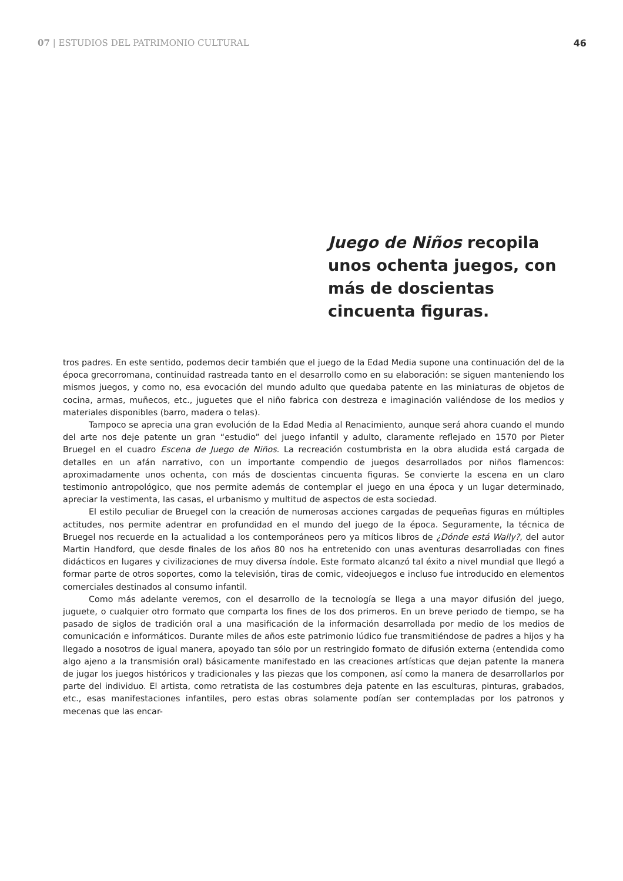07 | ESTUDIOS DEL PATRIMONIO CULTURAL 46
Juego de Niños recopila unos ochenta juegos, con más de doscientas cincuenta figuras.
tros padres. En este sentido, podemos decir también que el juego de la Edad Media supone una continuación del de la época grecorromana, continuidad rastreada tanto en el desarrollo como en su elaboración: se siguen manteniendo los mismos juegos, y como no, esa evocación del mundo adulto que quedaba patente en las miniaturas de objetos de cocina, armas, muñecos, etc., juguetes que el niño fabrica con destreza e imaginación valiéndose de los medios y materiales disponibles (barro, madera o telas).
Tampoco se aprecia una gran evolución de la Edad Media al Renacimiento, aunque será ahora cuando el mundo del arte nos deje patente un gran “estudio” del juego infantil y adulto, claramente reflejado en 1570 por Pieter Bruegel en el cuadro Escena de Juego de Niños. La recreación costumbrista en la obra aludida está cargada de detalles en un afán narrativo, con un importante compendio de juegos desarrollados por niños flamencos: aproximadamente unos ochenta, con más de doscientas cincuenta figuras. Se convierte la escena en un claro testimonio antropológico, que nos permite además de contemplar el juego en una época y un lugar determinado, apreciar la vestimenta, las casas, el urbanismo y multitud de aspectos de esta sociedad.
El estilo peculiar de Bruegel con la creación de numerosas acciones cargadas de pequeñas figuras en múltiples actitudes, nos permite adentrar en profundidad en el mundo del juego de la época. Seguramente, la técnica de Bruegel nos recuerde en la actualidad a los contemporáneos pero ya míticos libros de ¿Dónde está Wally?, del autor Martin Handford, que desde finales de los años 80 nos ha entretenido con unas aventuras desarrolladas con fines didácticos en lugares y civilizaciones de muy diversa índole. Este formato alcanzó tal éxito a nivel mundial que llegó a formar parte de otros soportes, como la televisión, tiras de comic, videojuegos e incluso fue introducido en elementos comerciales destinados al consumo infantil.
Como más adelante veremos, con el desarrollo de la tecnología se llega a una mayor difusión del juego, juguete, o cualquier otro formato que comparta los fines de los dos primeros. En un breve periodo de tiempo, se ha pasado de siglos de tradición oral a una masificación de la información desarrollada por medio de los medios de comunicación e informáticos. Durante miles de años este patrimonio lúdico fue transmitiéndose de padres a hijos y ha llegado a nosotros de igual manera, apoyado tan sólo por un restringido formato de difusión externa (entendida como algo ajeno a la transmisión oral) básicamente manifestado en las creaciones artísticas que dejan patente la manera de jugar los juegos históricos y tradicionales y las piezas que los componen, así como la manera de desarrollarlos por parte del individuo. El artista, como retratista de las costumbres deja patente en las esculturas, pinturas, grabados, etc., esas manifestaciones infantiles, pero estas obras solamente podían ser contempladas por los patronos y mecenas que las encar-